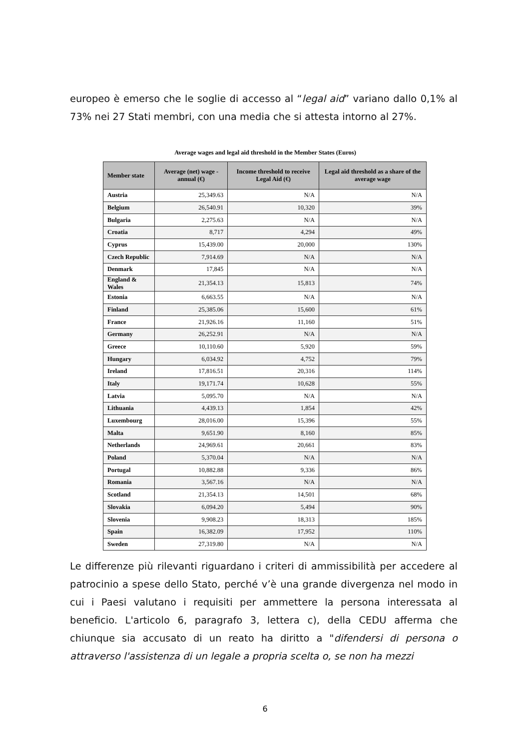europeo è emerso che le soglie di accesso al “legal aid” variano dallo 0,1% al 73% nei 27 Stati membri, con una media che si attesta intorno al 27%.
Average wages and legal aid threshold in the Member States (Euros)
| Member state | Average (net) wage - annual (€) | Income threshold to receive Legal Aid (€) | Legal aid threshold as a share of the average wage |
| --- | --- | --- | --- |
| Austria | 25,349.63 | N/A | N/A |
| Belgium | 26,540.91 | 10,320 | 39% |
| Bulgaria | 2,275.63 | N/A | N/A |
| Croatia | 8,717 | 4,294 | 49% |
| Cyprus | 15,439.00 | 20,000 | 130% |
| Czech Republic | 7,914.69 | N/A | N/A |
| Denmark | 17,845 | N/A | N/A |
| England & Wales | 21,354.13 | 15,813 | 74% |
| Estonia | 6,663.55 | N/A | N/A |
| Finland | 25,385.06 | 15,600 | 61% |
| France | 21,926.16 | 11,160 | 51% |
| Germany | 26,252.91 | N/A | N/A |
| Greece | 10,110.60 | 5,920 | 59% |
| Hungary | 6,034.92 | 4,752 | 79% |
| Ireland | 17,816.51 | 20,316 | 114% |
| Italy | 19,171.74 | 10,628 | 55% |
| Latvia | 5,095.70 | N/A | N/A |
| Lithuania | 4,439.13 | 1,854 | 42% |
| Luxembourg | 28,016.00 | 15,396 | 55% |
| Malta | 9,651.90 | 8,160 | 85% |
| Netherlands | 24,969.61 | 20,661 | 83% |
| Poland | 5,370.04 | N/A | N/A |
| Portugal | 10,882.88 | 9,336 | 86% |
| Romania | 3,567.16 | N/A | N/A |
| Scotland | 21,354.13 | 14,501 | 68% |
| Slovakia | 6,094.20 | 5,494 | 90% |
| Slovenia | 9,908.23 | 18,313 | 185% |
| Spain | 16,382.09 | 17,952 | 110% |
| Sweden | 27,319.80 | N/A | N/A |
Le differenze più rilevanti riguardano i criteri di ammissibilità per accedere al patrocinio a spese dello Stato, perché v’è una grande divergenza nel modo in cui i Paesi valutano i requisiti per ammettere la persona interessata al beneficio. L'articolo 6, paragrafo 3, lettera c), della CEDU afferma che chiunque sia accusato di un reato ha diritto a "difendersi di persona o attraverso l'assistenza di un legale a propria scelta o, se non ha mezzi
6